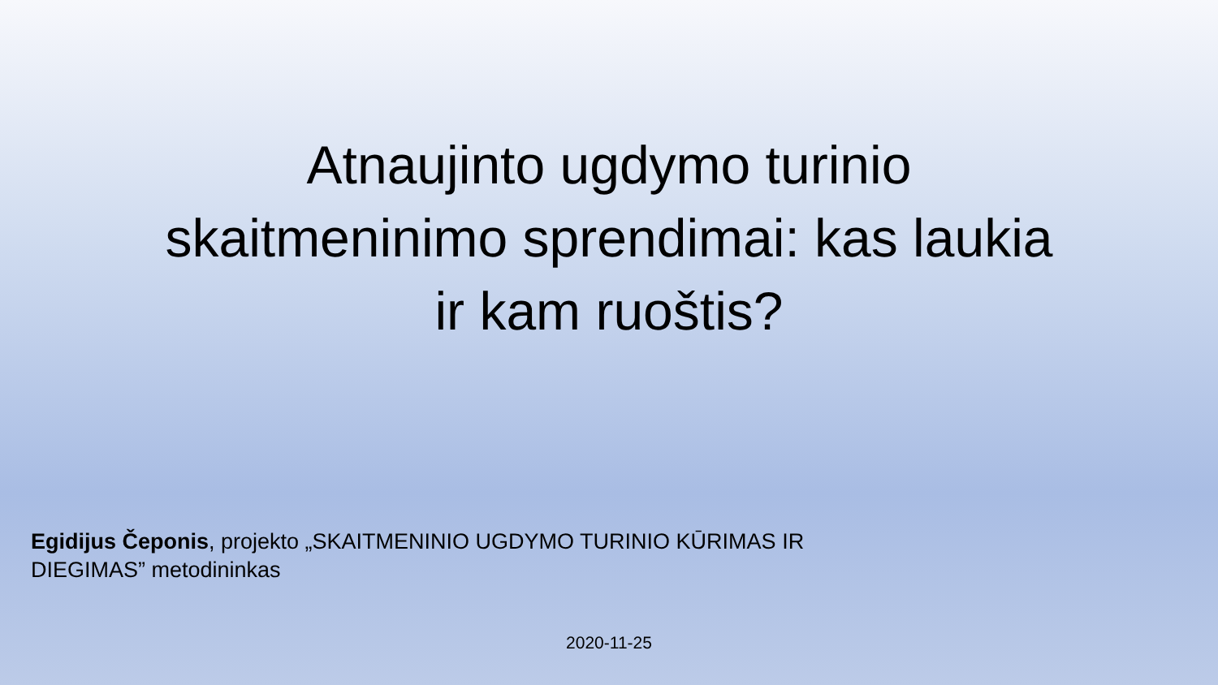Atnaujinto ugdymo turinio skaitmeninimo sprendimai: kas laukia ir kam ruoštis?
Egidijus Čeponis, projekto „SKAITMENINIO UGDYMO TURINIO KŪRIMAS IR DIEGIMAS” metodininkas
2020-11-25